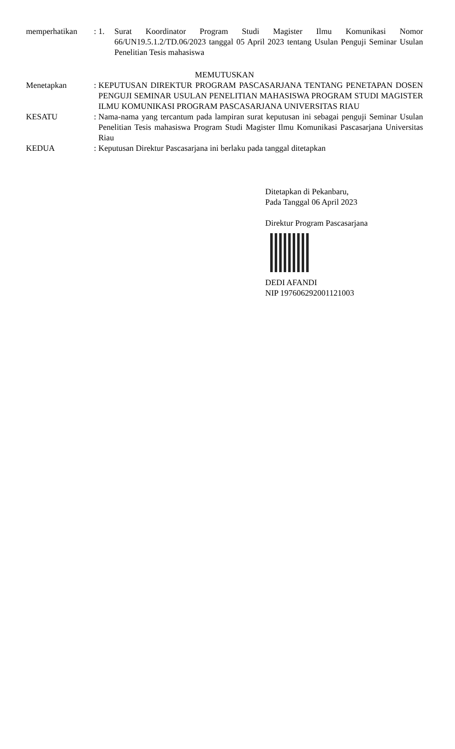memperhatikan :
1. Surat Koordinator Program Studi Magister Ilmu Komunikasi Nomor 66/UN19.5.1.2/TD.06/2023 tanggal 05 April 2023 tentang Usulan Penguji Seminar Usulan Penelitian Tesis mahasiswa
MEMUTUSKAN
Menetapkan :
KEPUTUSAN DIREKTUR PROGRAM PASCASARJANA TENTANG PENETAPAN DOSEN PENGUJI SEMINAR USULAN PENELITIAN MAHASISWA PROGRAM STUDI MAGISTER ILMU KOMUNIKASI PROGRAM PASCASARJANA UNIVERSITAS RIAU
KESATU :
Nama-nama yang tercantum pada lampiran surat keputusan ini sebagai penguji Seminar Usulan Penelitian Tesis mahasiswa Program Studi Magister Ilmu Komunikasi Pascasarjana Universitas Riau
KEDUA :
Keputusan Direktur Pascasarjana ini berlaku pada tanggal ditetapkan
Ditetapkan di Pekanbaru,
Pada Tanggal 06 April 2023
Direktur Program Pascasarjana
DEDI AFANDI
NIP 197606292001121003